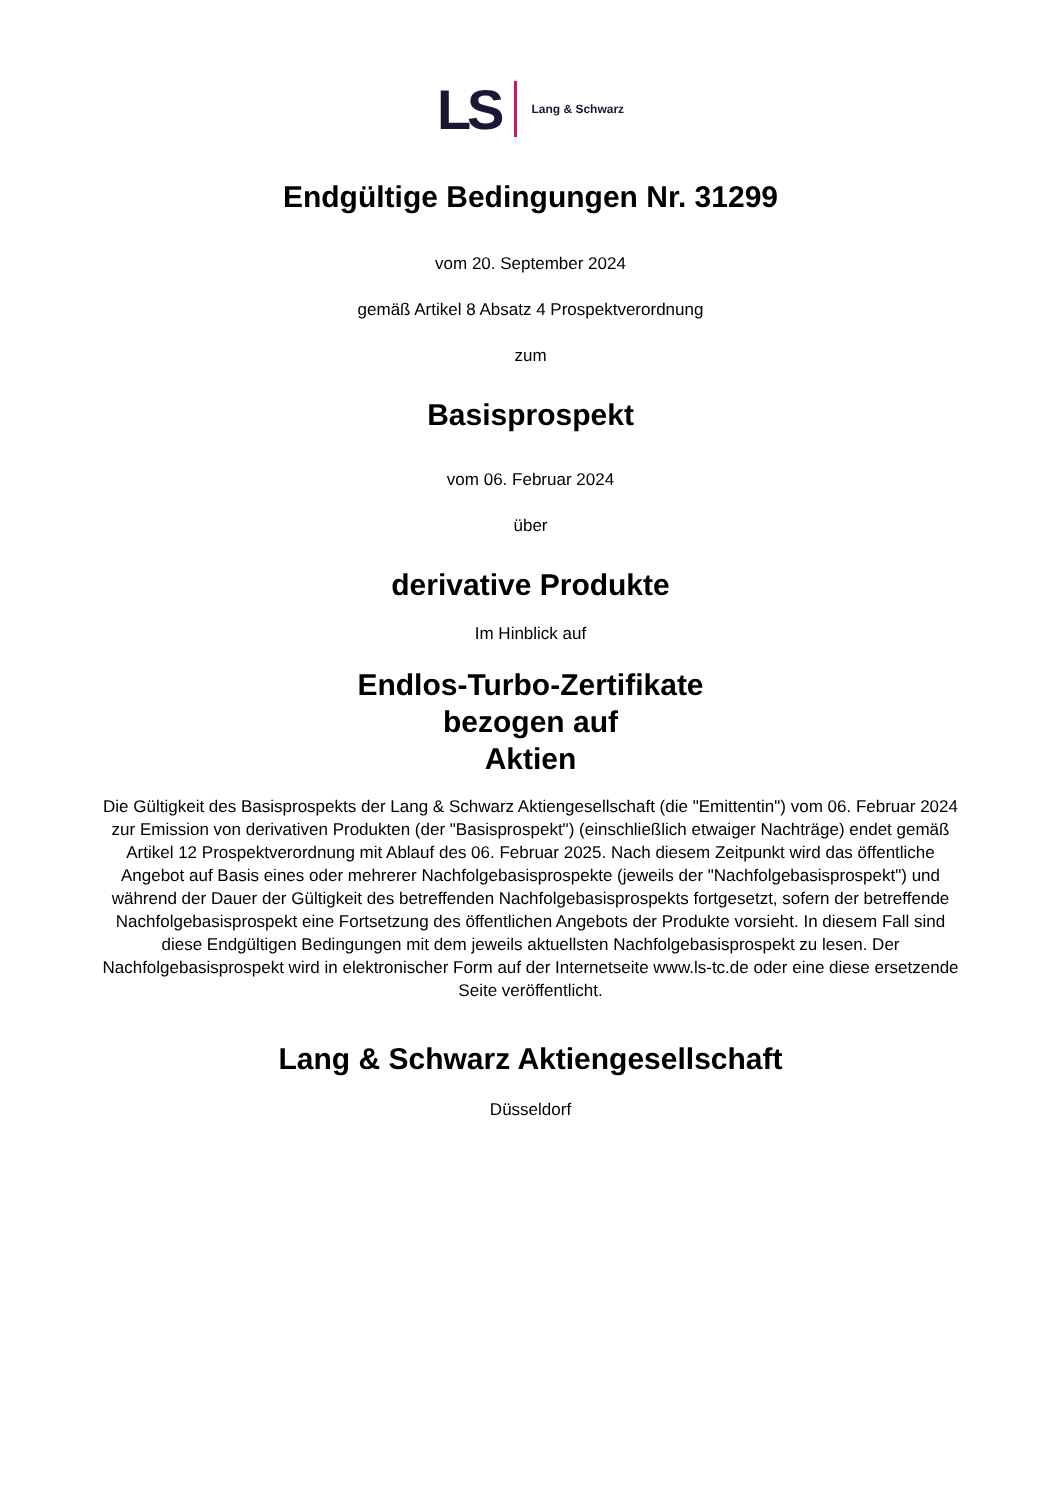LS Lang & Schwarz
Endgültige Bedingungen Nr. 31299
vom 20. September 2024
gemäß Artikel 8 Absatz 4 Prospektverordnung
zum
Basisprospekt
vom 06. Februar 2024
über
derivative Produkte
Im Hinblick auf
Endlos-Turbo-Zertifikate
bezogen auf
Aktien
Die Gültigkeit des Basisprospekts der Lang & Schwarz Aktiengesellschaft (die "Emittentin") vom 06. Februar 2024 zur Emission von derivativen Produkten (der "Basisprospekt") (einschließlich etwaiger Nachträge) endet gemäß Artikel 12 Prospektverordnung mit Ablauf des 06. Februar 2025. Nach diesem Zeitpunkt wird das öffentliche Angebot auf Basis eines oder mehrerer Nachfolgebasisprospekte (jeweils der "Nachfolgebasisprospekt") und während der Dauer der Gültigkeit des betreffenden Nachfolgebasisprospekts fortgesetzt, sofern der betreffende Nachfolgebasisprospekt eine Fortsetzung des öffentlichen Angebots der Produkte vorsieht. In diesem Fall sind diese Endgültigen Bedingungen mit dem jeweils aktuellsten Nachfolgebasisprospekt zu lesen. Der Nachfolgebasisprospekt wird in elektronischer Form auf der Internetseite www.ls-tc.de oder eine diese ersetzende Seite veröffentlicht.
Lang & Schwarz Aktiengesellschaft
Düsseldorf